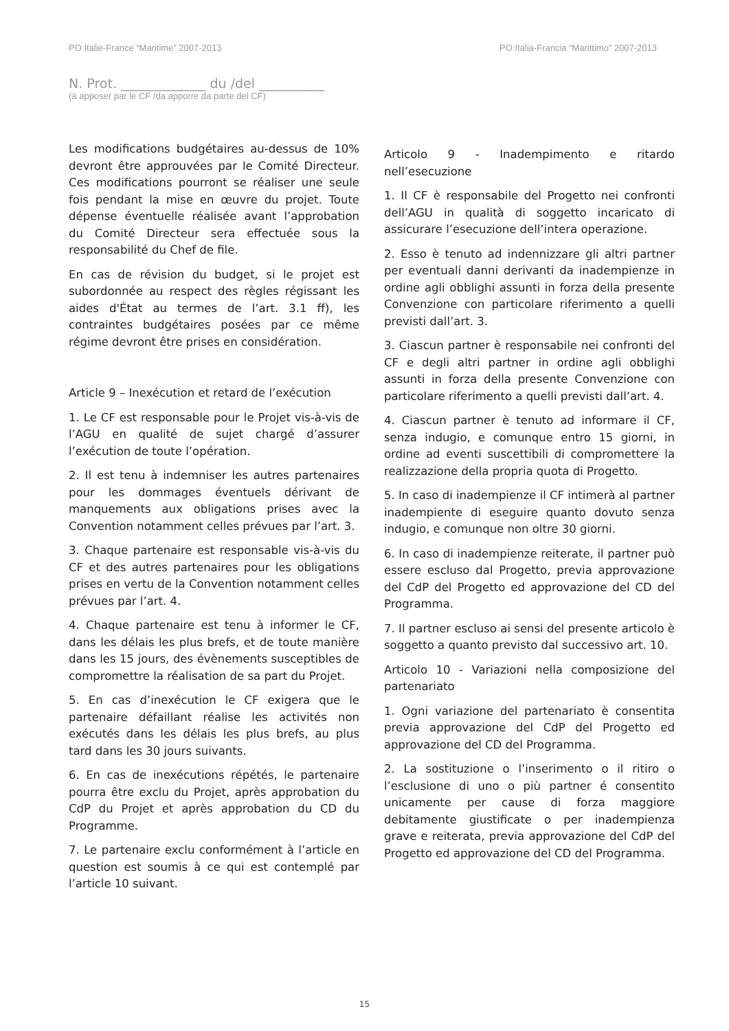PO Italie-France “Maritime” 2007-2013 PO Italia-Francia “Marittimo” 2007-2013
N. Prot. _____________ du /del __________
(à apposer par le CF /da apporre da parte del CF)
Les modifications budgétaires au-dessus de 10% devront être approuvées par le Comité Directeur. Ces modifications pourront se réaliser une seule fois pendant la mise en œuvre du projet. Toute dépense éventuelle réalisée avant l’approbation du Comité Directeur sera effectuée sous la responsabilité du Chef de file.
En cas de révision du budget, si le projet est subordonnée au respect des règles régissant les aides d'État au termes de l’art. 3.1 ff), les contraintes budgétaires posées par ce même régime devront être prises en considération.
Article 9 – Inexécution et retard de l’exécution
1. Le CF est responsable pour le Projet vis-à-vis de l’AGU en qualité de sujet chargé d’assurer l’exécution de toute l’opération.
2. Il est tenu à indemniser les autres partenaires pour les dommages éventuels dérivant de manquements aux obligations prises avec la Convention notamment celles prévues par l’art. 3.
3. Chaque partenaire est responsable vis-à-vis du CF et des autres partenaires pour les obligations prises en vertu de la Convention notamment celles prévues par l’art. 4.
4. Chaque partenaire est tenu à informer le CF, dans les délais les plus brefs, et de toute manière dans les 15 jours, des évènements susceptibles de compromettre la réalisation de sa part du Projet.
5. En cas d’inexécution le CF exigera que le partenaire défaillant réalise les activités non exécutés dans les délais les plus brefs, au plus tard dans les 30 jours suivants.
6. En cas de inexécutions répétés, le partenaire pourra être exclu du Projet, après approbation du CdP du Projet et après approbation du CD du Programme.
7. Le partenaire exclu conformément à l’article en question est soumis à ce qui est contemplé par l’article 10 suivant.
Articolo 9 - Inadempimento e ritardo nell’esecuzione
1. Il CF è responsabile del Progetto nei confronti dell’AGU in qualità di soggetto incaricato di assicurare l’esecuzione dell’intera operazione.
2. Esso è tenuto ad indennizzare gli altri partner per eventuali danni derivanti da inadempienze in ordine agli obblighi assunti in forza della presente Convenzione con particolare riferimento a quelli previsti dall’art. 3.
3. Ciascun partner è responsabile nei confronti del CF e degli altri partner in ordine agli obblighi assunti in forza della presente Convenzione con particolare riferimento a quelli previsti dall’art. 4.
4. Ciascun partner è tenuto ad informare il CF, senza indugio, e comunque entro 15 giorni, in ordine ad eventi suscettibili di compromettere la realizzazione della propria quota di Progetto.
5. In caso di inadempienze il CF intimerà al partner inadempiente di eseguire quanto dovuto senza indugio, e comunque non oltre 30 giorni.
6. In caso di inadempienze reiterate, il partner può essere escluso dal Progetto, previa approvazione del CdP del Progetto ed approvazione del CD del Programma.
7. Il partner escluso ai sensi del presente articolo è soggetto a quanto previsto dal successivo art. 10.
Articolo 10 - Variazioni nella composizione del partenariato
1. Ogni variazione del partenariato è consentita previa approvazione del CdP del Progetto ed approvazione del CD del Programma.
2. La sostituzione o l’inserimento o il ritiro o l’esclusione di uno o più partner é consentito unicamente per cause di forza maggiore debitamente giustificate o per inadempienza grave e reiterata, previa approvazione del CdP del Progetto ed approvazione del CD del Programma.
15